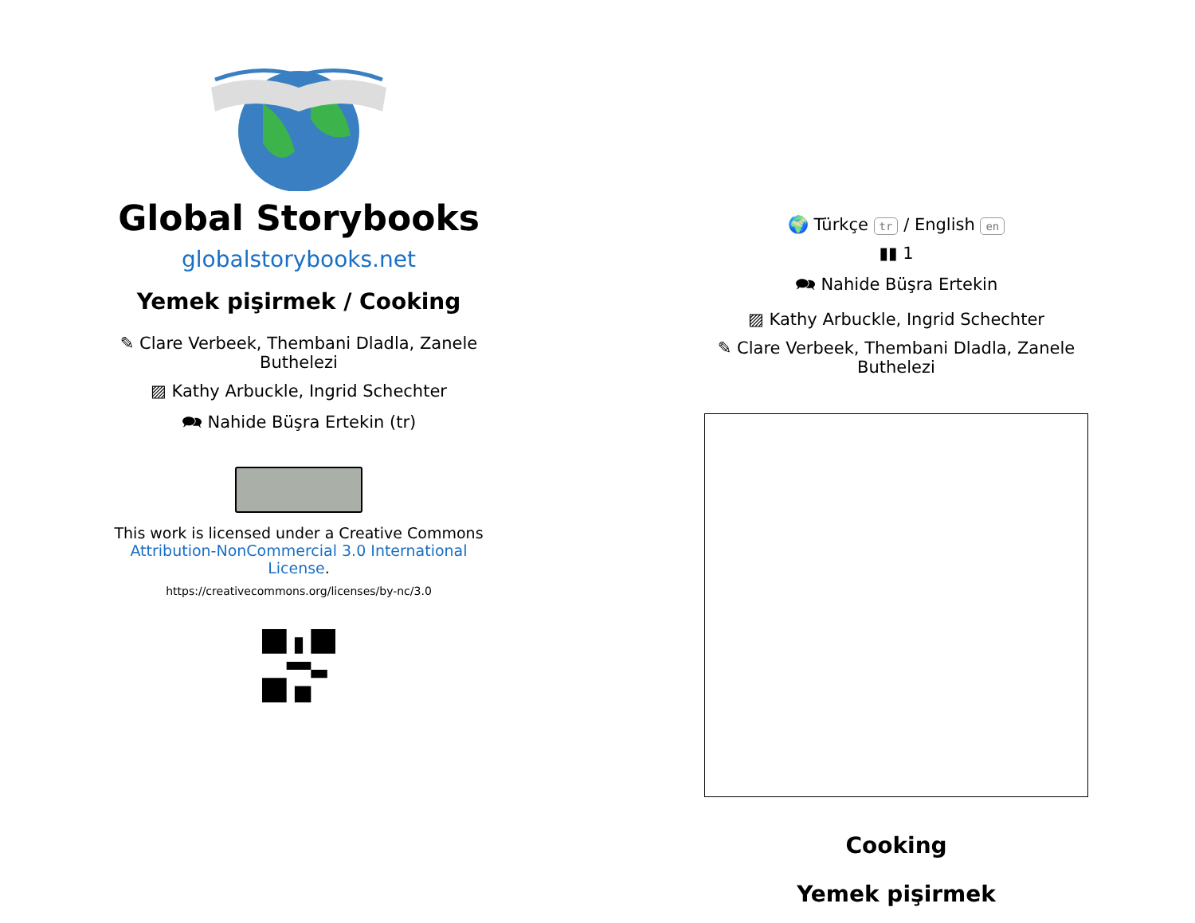Global Storybooks
globalstorybooks.net
Yemek pişirmek / Cooking
✎ Clare Verbeek, Thembani Dladla, Zanele Buthelezi
▨ Kathy Arbuckle, Ingrid Schechter
🗪 Nahide Büşra Ertekin (tr)
This work is licensed under a Creative Commons Attribution-NonCommercial 3.0 International License.
https://creativecommons.org/licenses/by-nc/3.0
🌍 Türkçe tr / English en
▮▮ 1
🗪 Nahide Büşra Ertekin
▨ Kathy Arbuckle, Ingrid Schechter
✎ Clare Verbeek, Thembani Dladla, Zanele Buthelezi
Cooking
Yemek pişirmek